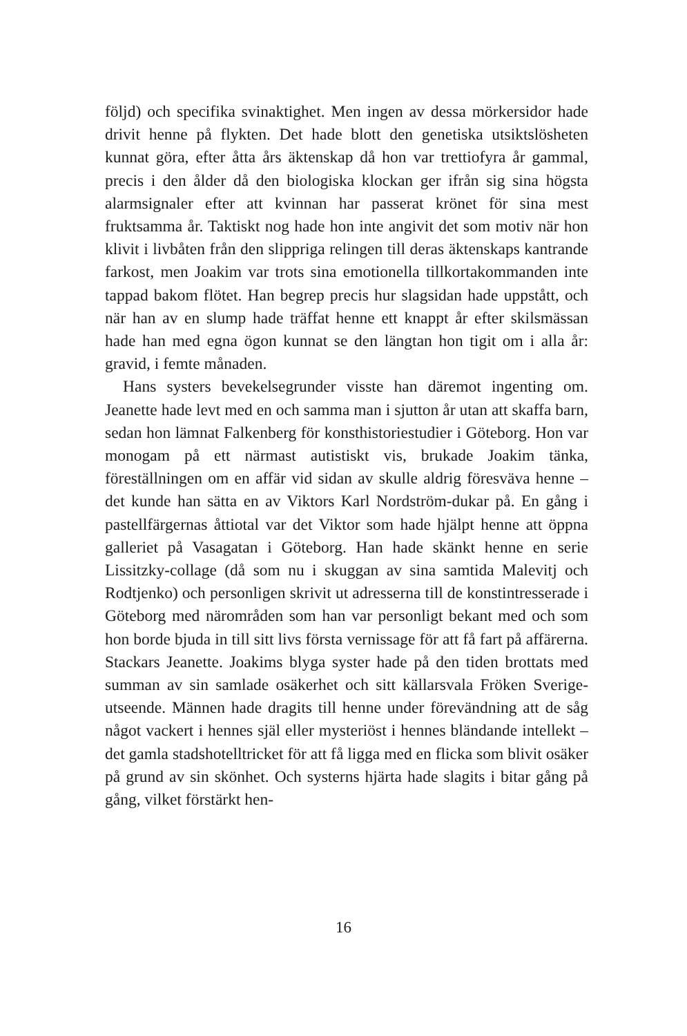följd) och specifika svinaktighet. Men ingen av dessa mörkersidor hade drivit henne på flykten. Det hade blott den genetiska utsikts­lösheten kunnat göra, efter åtta års äktenskap då hon var trettiofyra år gammal, precis i den ålder då den biologiska klockan ger ifrån sig sina högsta alarmsignaler efter att kvinnan har passerat krönet för sina mest fruktsamma år. Taktiskt nog hade hon inte angivit det som motiv när hon klivit i livbåten från den slippriga relingen till deras äktenskaps kantrande farkost, men Joakim var trots sina emotionella tillkortakommanden inte tappad bakom flötet. Han begrep precis hur slagsidan hade uppstått, och när han av en slump hade träffat henne ett knappt år efter skilsmässan hade han med egna ögon kunnat se den längtan hon tigit om i alla år: gravid, i femte månaden.
Hans systers bevekelsegrunder visste han däremot ingenting om. Jeanette hade levt med en och samma man i sjutton år utan att skaffa barn, sedan hon lämnat Falkenberg för konsthistorie­studier i Göteborg. Hon var monogam på ett närmast autistiskt vis, brukade Joakim tänka, föreställningen om en affär vid sidan av skulle aldrig föresväva henne – det kunde han sätta en av Viktors Karl Nordström-dukar på. En gång i pastellfärgernas åttiotal var det Viktor som hade hjälpt henne att öppna galleriet på Vasagatan i Göteborg. Han hade skänkt henne en serie Lissitzky-collage (då som nu i skuggan av sina samtida Malevitj och Rodtjenko) och personligen skrivit ut adresserna till de konstintresserade i Göte­borg med närområden som han var personligt bekant med och som hon borde bjuda in till sitt livs första vernissage för att få fart på affärerna. Stackars Jeanette. Joakims blyga syster hade på den tiden brottats med summan av sin samlade osäkerhet och sitt källarsvala Fröken Sverige-utseende. Männen hade dragits till henne under förevändning att de såg något vackert i hennes själ eller mysteriöst i hennes bländande intellekt – det gamla stadshotelltricket för att få ligga med en flicka som blivit osäker på grund av sin skönhet. Och systerns hjärta hade slagits i bitar gång på gång, vilket förstärkt hen-
16